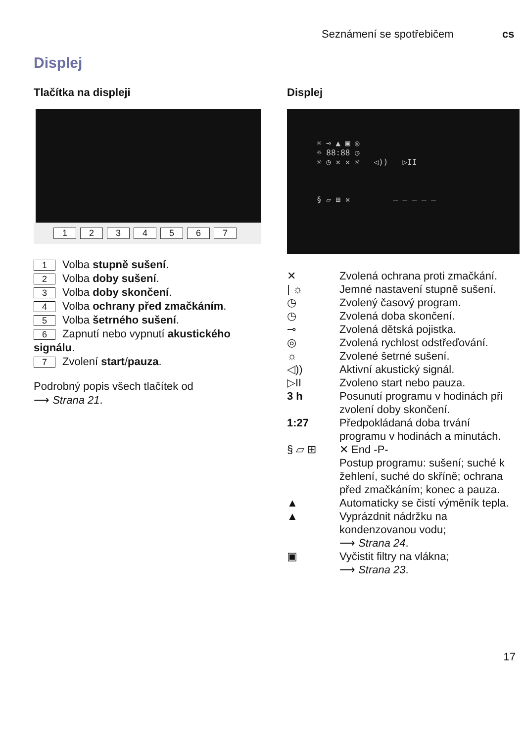Seznámení se spotřebičem cs
Displej
Tlačítka na displeji
1234567
1 Volba stupně sušení.
2 Volba doby sušení.
3 Volba doby skončení.
4 Volba ochrany před zmačkáním.
5 Volba šetrného sušení.
6 Zapnutí nebo vypnutí akustického signálu.
7 Zvolení start/pauza.
Podrobný popis všech tlačítek od
⟶ Strana 21.
Displej
☼ ⊸ ▲ ▣ ◎
☼ 88:88 ◷
☼ ◷ ✕ ✕ ☼ ◁)) ▷II
§ ▱ ⊞ ✕ — — — — —
✕ Zvolená ochrana proti zmačkání.
| ☼ Jemné nastavení stupně sušení.
◷ Zvolený časový program.
◷ Zvolená doba skončení.
⊸ Zvolená dětská pojistka.
◎ Zvolená rychlost odstřeďování.
☼ Zvolené šetrné sušení.
◁)) Aktivní akustický signál.
▷II Zvoleno start nebo pauza.
3 h Posunutí programu v hodinách při zvolení doby skončení.
1:27 Předpokládaná doba trvání programu v hodinách a minutách.
§ ▱ ⊞ ✕ End -P-
Postup programu: sušení; suché k žehlení, suché do skříně; ochrana před zmačkáním; konec a pauza.
▲ Automaticky se čistí výměník tepla.
▲ Vyprázdnit nádržku na kondenzovanou vodu;
⟶ Strana 24.
▣ Vyčistit filtry na vlákna;
⟶ Strana 23.
17